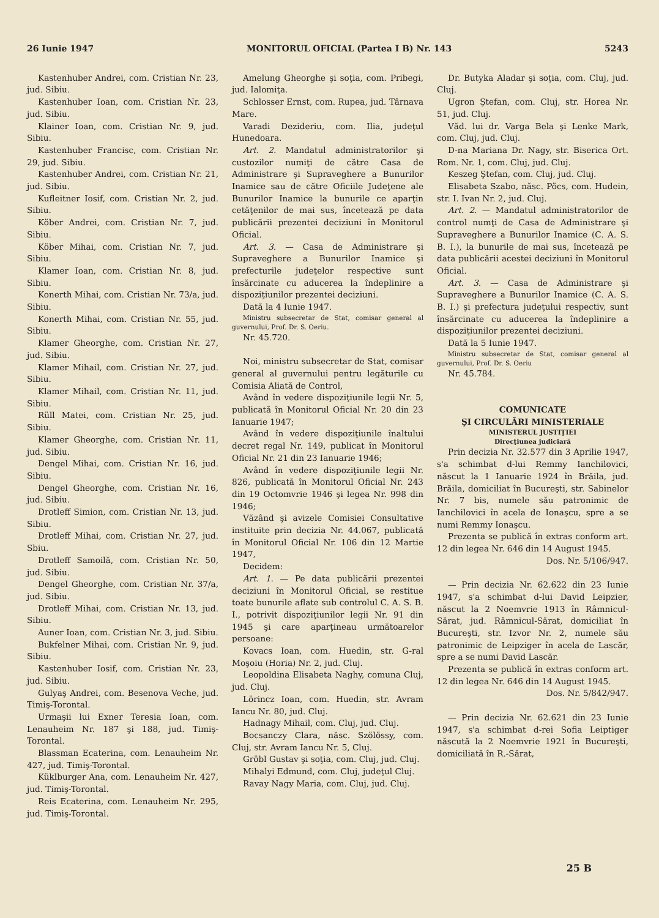26 Iunie 1947 MONITORUL OFICIAL (Partea I B) Nr. 143 5243
Kastenhuber Andrei, com. Cristian Nr. 23, jud. Sibiu.
Kastenhuber Ioan, com. Cristian Nr. 23, jud. Sibiu.
Klainer Ioan, com. Cristian Nr. 9, jud. Sibiu.
Kastenhuber Francisc, com. Cristian Nr. 29, jud. Sibiu.
Kastenhuber Andrei, com. Cristian Nr. 21, jud. Sibiu.
Kufleitner Iosif, com. Cristian Nr. 2, jud. Sibiu.
Köber Andrei, com. Cristian Nr. 7, jud. Sibiu.
Köber Mihai, com. Cristian Nr. 7, jud. Sibiu.
Klamer Ioan, com. Cristian Nr. 8, jud. Sibiu.
Konerth Mihai, com. Cristian Nr. 73/a, jud. Sibiu.
Konerth Mihai, com. Cristian Nr. 55, jud. Sibiu.
Klamer Gheorghe, com. Cristian Nr. 27, jud. Sibiu.
Klamer Mihail, com. Cristian Nr. 27, jud. Sibiu.
Klamer Mihail, com. Cristian Nr. 11, jud. Sibiu.
Rüll Matei, com. Cristian Nr. 25, jud. Sibiu.
Klamer Gheorghe, com. Cristian Nr. 11, jud. Sibiu.
Dengel Mihai, com. Cristian Nr. 16, jud. Sibiu.
Dengel Gheorghe, com. Cristian Nr. 16, jud. Sibiu.
Drotleff Simion, com. Cristian Nr. 13, jud. Sibiu.
Drotleff Mihai, com. Cristian Nr. 27, jud. Sbiu.
Drotleff Samoilă, com. Cristian Nr. 50, jud. Sibiu.
Dengel Gheorghe, com. Cristian Nr. 37/a, jud. Sibiu.
Drotleff Mihai, com. Cristian Nr. 13, jud. Sibiu.
Auner Ioan, com. Cristian Nr. 3, jud. Sibiu.
Bukfelner Mihai, com. Cristian Nr. 9, jud. Sibiu.
Kastenhuber Iosif, com. Cristian Nr. 23, jud. Sibiu.
Gulyaş Andrei, com. Besenova Veche, jud. Timiş-Torontal.
Urmaşii lui Exner Teresia Ioan, com. Lenauheim Nr. 187 şi 188, jud. Timiş-Torontal.
Blassman Ecaterina, com. Lenauheim Nr. 427, jud. Timiş-Torontal.
Küklburger Ana, com. Lenauheim Nr. 427, jud. Timiş-Torontal.
Reis Ecaterina, com. Lenauheim Nr. 295, jud. Timiş-Torontal.
Amelung Gheorghe şi soţia, com. Pribegi, jud. Ialomiţa.
Schlosser Ernst, com. Rupea, jud. Târnava Mare.
Varadi Dezideriu, com. Ilia, judeţul Hunedoara.
Art. 2. Mandatul administratorilor şi custozilor numiţi de către Casa de Administrare şi Supraveghere a Bunurilor Inamice sau de către Oficiile Judeţene ale Bunurilor Inamice la bunurile ce aparţin cetăţenilor de mai sus, încetează pe data publicării prezentei deciziuni în Monitorul Oficial.
Art. 3. — Casa de Administrare şi Supraveghere a Bunurilor Inamice şi prefecturile judeţelor respective sunt însărcinate cu aducerea la îndeplinire a dispoziţiunilor prezentei deciziuni.
Dată la 4 Iunie 1947.
Ministru subsecretar de Stat, comisar general al guvernului, Prof. Dr. S. Oeriu.
Nr. 45.720.
Noi, ministru subsecretar de Stat, comisar general al guvernului pentru legăturile cu Comisia Aliată de Control,
Având în vedere dispoziţiunile legii Nr. 5, publicată în Monitorul Oficial Nr. 20 din 23 Ianuarie 1947;
Având în vedere dispoziţiunile înaltului decret regal Nr. 149, publicat în Monitorul Oficial Nr. 21 din 23 Ianuarie 1946;
Având în vedere dispoziţiunile legii Nr. 826, publicată în Monitorul Oficial Nr. 243 din 19 Octomvrie 1946 şi legea Nr. 998 din 1946;
Văzând şi avizele Comisiei Consultative instituite prin decizia Nr. 44.067, publicată în Monitorul Oficial Nr. 106 din 12 Martie 1947,
Decidem:
Art. 1. — Pe data publicării prezentei deciziuni în Monitorul Oficial, se restitue toate bunurile aflate sub controlul C. A. S. B. I., potrivit dispoziţiunilor legii Nr. 91 din 1945 şi care aparţineau următoarelor persoane:
Kovacs Ioan, com. Huedin, str. G-ral Moşoiu (Horia) Nr. 2, jud. Cluj.
Leopoldina Elisabeta Naghy, comuna Cluj, jud. Cluj.
Lörincz Ioan, com. Huedin, str. Avram Iancu Nr. 80, jud. Cluj.
Hadnagy Mihail, com. Cluj, jud. Cluj.
Bocsanczy Clara, născ. Szölössy, com. Cluj, str. Avram Iancu Nr. 5, Cluj.
Gröbl Gustav şi soţia, com. Cluj, jud. Cluj.
Mihalyi Edmund, com. Cluj, judeţul Cluj.
Ravay Nagy Maria, com. Cluj, jud. Cluj.
Dr. Butyka Aladar şi soţia, com. Cluj, jud. Cluj.
Ugron Ştefan, com. Cluj, str. Horea Nr. 51, jud. Cluj.
Văd. lui dr. Varga Bela şi Lenke Mark, com. Cluj, jud. Cluj.
D-na Mariana Dr. Nagy, str. Biserica Ort. Rom. Nr. 1, com. Cluj, jud. Cluj.
Keszeg Ştefan, com. Cluj, jud. Cluj.
Elisabeta Szabo, născ. Pöcs, com. Hudein, str. I. Ivan Nr. 2, jud. Cluj.
Art. 2. — Mandatul administratorilor de control numţi de Casa de Administrare şi Supraveghere a Bunurilor Inamice (C. A. S. B. I.), la bunurile de mai sus, încetează pe data publicării acestei deciziuni în Monitorul Oficial.
Art. 3. — Casa de Administrare şi Supraveghere a Bunurilor Inamice (C. A. S. B. I.) şi prefectura judeţului respectiv, sunt însărcinate cu aducerea la îndeplinire a dispoziţiunilor prezentei deciziuni.
Dată la 5 Iunie 1947.
Ministru subsecretar de Stat, comisar general al guvernului, Prof. Dr. S. Oeriu
Nr. 45.784.
COMUNICATE
ŞI CIRCULĂRI MINISTERIALE
MINISTERUL JUSTIŢIEI
Direcţiunea judiciară
Prin decizia Nr. 32.577 din 3 Aprilie 1947, s'a schimbat d-lui Remmy Ianchilovici, născut la 1 Ianuarie 1924 în Brăila, jud. Brăila, domiciliat în Bucureşti, str. Sabinelor Nr. 7 bis, numele său patronimic de Ianchilovici în acela de Ionaşcu, spre a se numi Remmy Ionaşcu.
Prezenta se publică în extras conform art. 12 din legea Nr. 646 din 14 August 1945.
Dos. Nr. 5/106/947.
— Prin decizia Nr. 62.622 din 23 Iunie 1947, s'a schimbat d-lui David Leipzier, născut la 2 Noemvrie 1913 în Râmnicul-Sărat, jud. Râmnicul-Sărat, domiciliat în Bucureşti, str. Izvor Nr. 2, numele său patronimic de Leipziger în acela de Lascăr, spre a se numi David Lascăr.
Prezenta se publică în extras conform art. 12 din legea Nr. 646 din 14 August 1945.
Dos. Nr. 5/842/947.
— Prin decizia Nr. 62.621 din 23 Iunie 1947, s'a schimbat d-rei Sofia Leiptiger născută la 2 Noemvrie 1921 în Bucureşti, domiciliată în R.-Sărat,
25 B